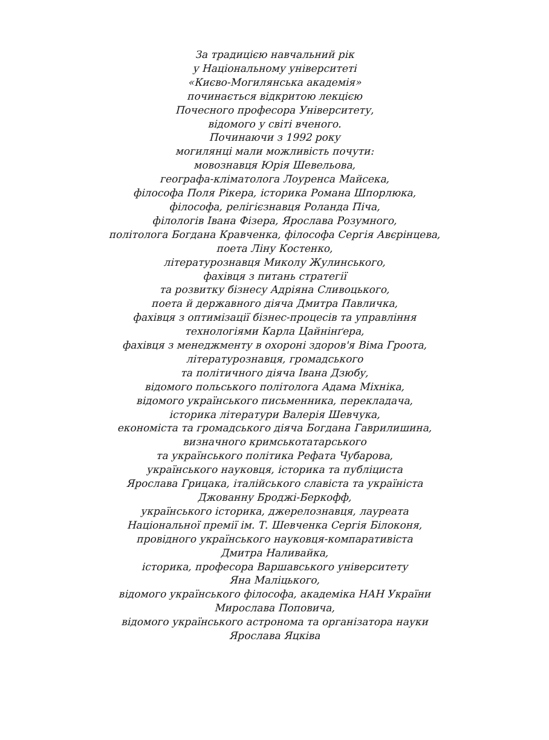За традицією навчальний рік
у Національному університеті
«Києво-Могилянська академія»
починається відкритою лекцією
Почесного професора Університету,
відомого у світі вченого.
Починаючи з 1992 року
могилянці мали можливість почути:
мовознавця Юрія Шевельова,
географа-кліматолога Лоуренса Майсека,
філософа Поля Рікера, історика Романа Шпорлюка,
філософа, релігієзнавця Роланда Піча,
філологів Івана Фізера, Ярослава Розумного,
політолога Богдана Кравченка, філософа Сергія Авєрінцева,
поета Ліну Костенко,
літературознавця Миколу Жулинського,
фахівця з питань стратегії
та розвитку бізнесу Адріяна Сливоцького,
поета й державного діяча Дмитра Павличка,
фахівця з оптимізації бізнес-процесів та управління
технологіями Карла Цайнінґера,
фахівця з менеджменту в охороні здоров'я Віма Гроота,
літературознавця, громадського
та політичного діяча Івана Дзюбу,
відомого польського політолога Адама Міхніка,
відомого українського письменника, перекладача,
історика літератури Валерія Шевчука,
економіста та громадського діяча Богдана Гаврилишина,
визначного кримськотатарського
та українського політика Рефата Чубарова,
українського науковця, історика та публіциста
Ярослава Грицака, італійського славіста та україніста
Джованну Броджі-Беркофф,
українського історика, джерелознавця, лауреата
Національної премії ім. Т. Шевченка Сергія Білоконя,
провідного українського науковця-компаративіста
Дмитра Наливайка,
історика, професора Варшавського університету
Яна Маліцького,
відомого українського філософа, академіка НАН України
Мирослава Поповича,
відомого українського астронома та організатора науки
Ярослава Яцківа